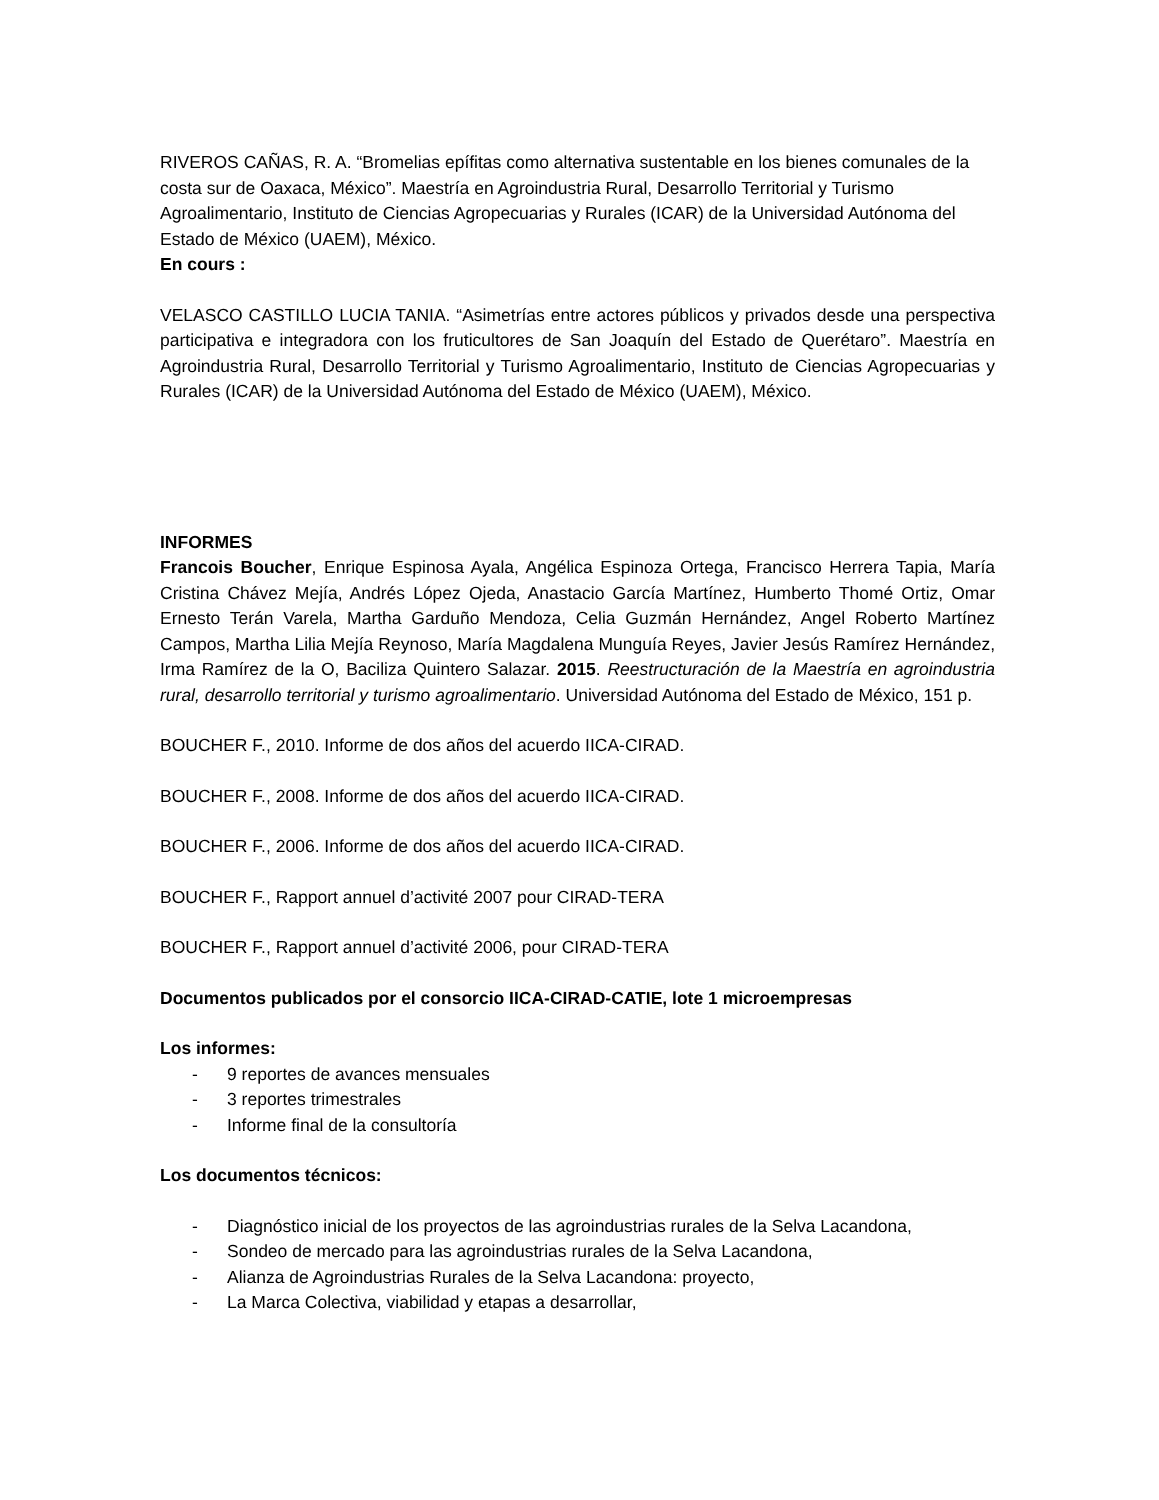RIVEROS CAÑAS, R. A. “Bromelias epífitas como alternativa sustentable en los bienes comunales de la costa sur de Oaxaca, México”. Maestría en Agroindustria Rural, Desarrollo Territorial y Turismo Agroalimentario, Instituto de Ciencias Agropecuarias y Rurales (ICAR) de la Universidad Autónoma del Estado de México (UAEM), México.
En cours :
VELASCO CASTILLO LUCIA TANIA. “Asimetrías entre actores públicos y privados desde una perspectiva participativa e integradora con los fruticultores de San Joaquín del Estado de Querétaro”. Maestría en Agroindustria Rural, Desarrollo Territorial y Turismo Agroalimentario, Instituto de Ciencias Agropecuarias y Rurales (ICAR) de la Universidad Autónoma del Estado de México (UAEM), México.
INFORMES
Francois Boucher, Enrique Espinosa Ayala, Angélica Espinoza Ortega, Francisco Herrera Tapia, María Cristina Chávez Mejía, Andrés López Ojeda, Anastacio García Martínez, Humberto Thomé Ortiz, Omar Ernesto Terán Varela, Martha Garduño Mendoza, Celia Guzmán Hernández, Angel Roberto Martínez Campos, Martha Lilia Mejía Reynoso, María Magdalena Munguía Reyes, Javier Jesús Ramírez Hernández, Irma Ramírez de la O, Baciliza Quintero Salazar. 2015. Reestructuración de la Maestría en agroindustria rural, desarrollo territorial y turismo agroalimentario. Universidad Autónoma del Estado de México, 151 p.
BOUCHER F., 2010. Informe de dos años del acuerdo IICA-CIRAD.
BOUCHER F., 2008. Informe de dos años del acuerdo IICA-CIRAD.
BOUCHER F., 2006. Informe de dos años del acuerdo IICA-CIRAD.
BOUCHER F., Rapport annuel d’activité 2007 pour CIRAD-TERA
BOUCHER F., Rapport annuel d’activité 2006, pour CIRAD-TERA
Documentos publicados por el consorcio IICA-CIRAD-CATIE, lote 1 microempresas
Los informes:
- 9 reportes de avances mensuales
- 3 reportes trimestrales
- Informe final de la consultoría
Los documentos técnicos:
- Diagnóstico inicial de los proyectos de las agroindustrias rurales de la Selva Lacandona,
- Sondeo de mercado para las agroindustrias rurales de la Selva Lacandona,
- Alianza de Agroindustrias Rurales de la Selva Lacandona: proyecto,
- La Marca Colectiva, viabilidad y etapas a desarrollar,